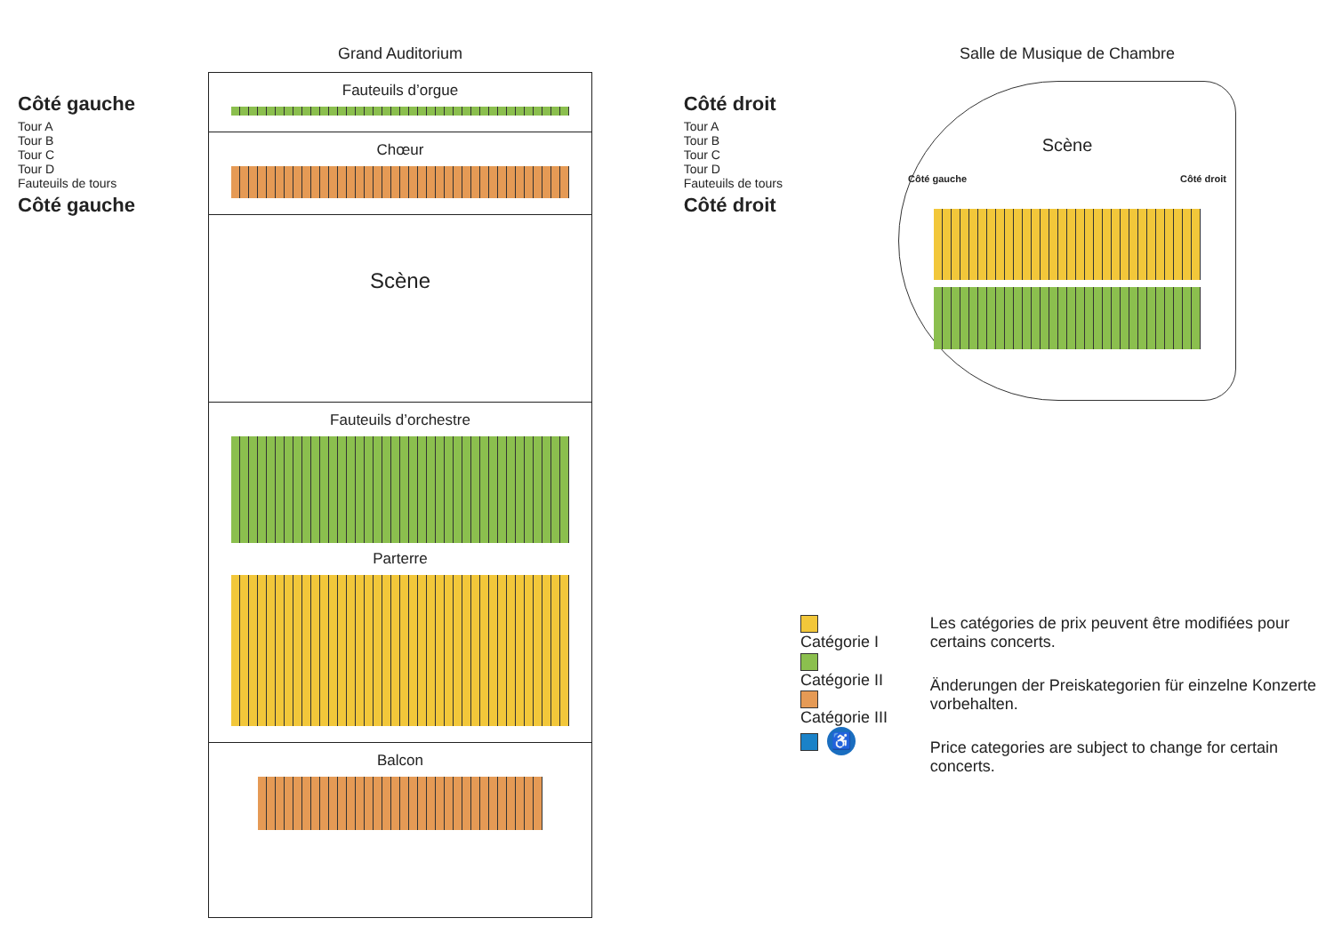Grand Auditorium
Fauteuils d’orgue
Chœur
Scène
Fauteuils d’orchestre
Parterre
Balcon
Côté gauche
Tour A
Tour B
Tour C
Tour D
Fauteuils de tours
Côté gauche
Côté droit
Tour A
Tour B
Tour C
Tour D
Fauteuils de tours
Côté droit
Salle de Musique de Chambre
Scène
Côté gauche Côté droit
Catégorie I
Catégorie II
Catégorie III
♿
Les catégories de prix peuvent être modifiées pour certains concerts.
Änderungen der Preiskategorien für einzelne Konzerte vorbehalten.
Price categories are subject to change for certain concerts.